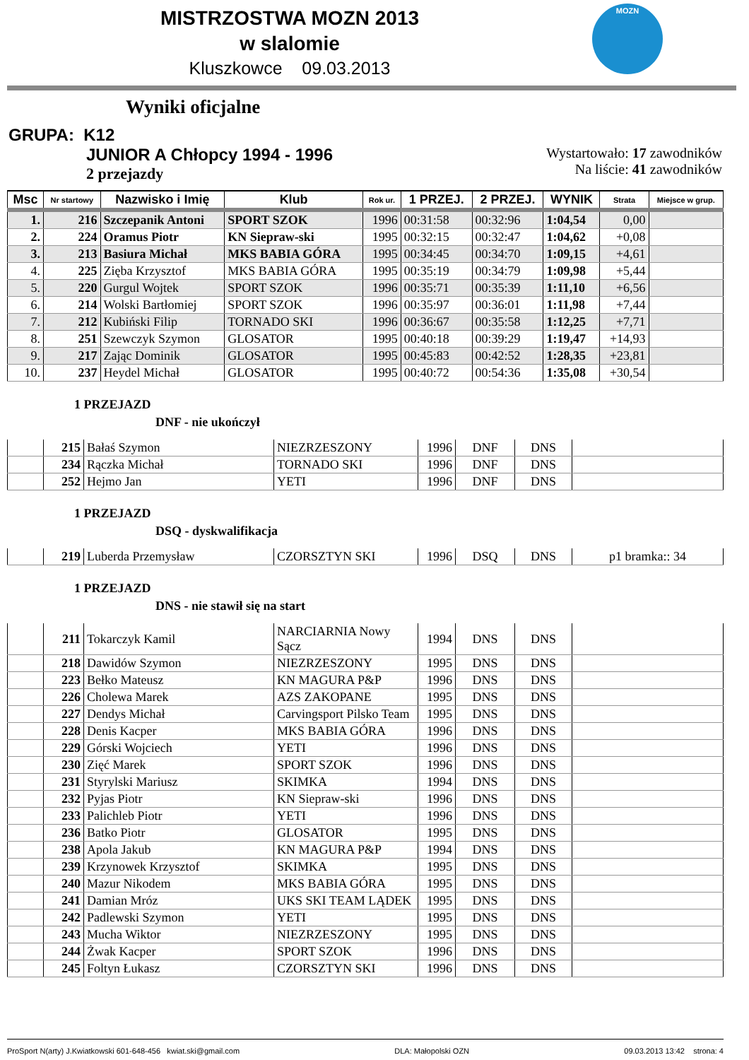MISTRZOSTWA MOZN 2013
w slalomie
Kluszkowce 09.03.2013
MOZN
Wyniki oficjalne
GRUPA: K12
JUNIOR A Chłopcy 1994 - 1996
2 przejazdy
Wystartowało: 17 zawodników
Na liście: 41 zawodników
| Msc | Nr startowy | Nazwisko i Imię | Klub | Rok ur. | 1 PRZEJ. | 2 PRZEJ. | WYNIK | Strata | Miejsce w grup. |
| --- | --- | --- | --- | --- | --- | --- | --- | --- | --- |
| 1. | 216 | Szczepanik Antoni | SPORT SZOK | 1996 | 00:31:58 | 00:32:96 | 1:04,54 | 0,00 | |
| 2. | 224 | Oramus Piotr | KN Siepraw-ski | 1995 | 00:32:15 | 00:32:47 | 1:04,62 | +0,08 | |
| 3. | 213 | Basiura Michał | MKS BABIA GÓRA | 1995 | 00:34:45 | 00:34:70 | 1:09,15 | +4,61 | |
| 4. | 225 | Zięba Krzysztof | MKS BABIA GÓRA | 1995 | 00:35:19 | 00:34:79 | 1:09,98 | +5,44 | |
| 5. | 220 | Gurgul Wojtek | SPORT SZOK | 1996 | 00:35:71 | 00:35:39 | 1:11,10 | +6,56 | |
| 6. | 214 | Wolski Bartłomiej | SPORT SZOK | 1996 | 00:35:97 | 00:36:01 | 1:11,98 | +7,44 | |
| 7. | 212 | Kubiński Filip | TORNADO SKI | 1996 | 00:36:67 | 00:35:58 | 1:12,25 | +7,71 | |
| 8. | 251 | Szewczyk Szymon | GLOSATOR | 1995 | 00:40:18 | 00:39:29 | 1:19,47 | +14,93 | |
| 9. | 217 | Zając Dominik | GLOSATOR | 1995 | 00:45:83 | 00:42:52 | 1:28,35 | +23,81 | |
| 10. | 237 | Heydel Michał | GLOSATOR | 1995 | 00:40:72 | 00:54:36 | 1:35,08 | +30,54 | |
1 PRZEJAZD
DNF - nie ukończył
| | 215 | Bałaś Szymon | NIEZRZESZONY | 1996 | DNF | DNS | |
| | 234 | Rączka Michał | TORNADO SKI | 1996 | DNF | DNS | |
| | 252 | Hejmo Jan | YETI | 1996 | DNF | DNS | |
1 PRZEJAZD
DSQ - dyskwalifikacja
| | 219 | Luberda Przemysław | CZORSZTYN SKI | 1996 | DSQ | DNS | p1 bramka:: 34 |
1 PRZEJAZD
DNS - nie stawił się na start
| | 211 | Tokarczyk Kamil | NARCIARNIA Nowy Sącz | 1994 | DNS | DNS | |
| | 218 | Dawidów Szymon | NIEZRZESZONY | 1995 | DNS | DNS | |
| | 223 | Bełko Mateusz | KN MAGURA P&P | 1996 | DNS | DNS | |
| | 226 | Cholewa Marek | AZS ZAKOPANE | 1995 | DNS | DNS | |
| | 227 | Dendys Michał | Carvingsport Pilsko Team | 1995 | DNS | DNS | |
| | 228 | Denis Kacper | MKS BABIA GÓRA | 1996 | DNS | DNS | |
| | 229 | Górski Wojciech | YETI | 1996 | DNS | DNS | |
| | 230 | Zięć Marek | SPORT SZOK | 1996 | DNS | DNS | |
| | 231 | Styrylski Mariusz | SKIMKA | 1994 | DNS | DNS | |
| | 232 | Pyjas Piotr | KN Siepraw-ski | 1996 | DNS | DNS | |
| | 233 | Palichleb Piotr | YETI | 1996 | DNS | DNS | |
| | 236 | Batko Piotr | GLOSATOR | 1995 | DNS | DNS | |
| | 238 | Apola Jakub | KN MAGURA P&P | 1994 | DNS | DNS | |
| | 239 | Krzynowek Krzysztof | SKIMKA | 1995 | DNS | DNS | |
| | 240 | Mazur Nikodem | MKS BABIA GÓRA | 1995 | DNS | DNS | |
| | 241 | Damian Mróz | UKS SKI TEAM LĄDEK | 1995 | DNS | DNS | |
| | 242 | Padlewski Szymon | YETI | 1995 | DNS | DNS | |
| | 243 | Mucha Wiktor | NIEZRZESZONY | 1995 | DNS | DNS | |
| | 244 | Żwak Kacper | SPORT SZOK | 1996 | DNS | DNS | |
| | 245 | Foltyn Łukasz | CZORSZTYN SKI | 1996 | DNS | DNS | |
ProSport N(arty) J.Kwiatkowski 601-648-456 kwiat.ski@gmail.com DLA: Małopolski OZN 09.03.2013 13:42 strona: 4